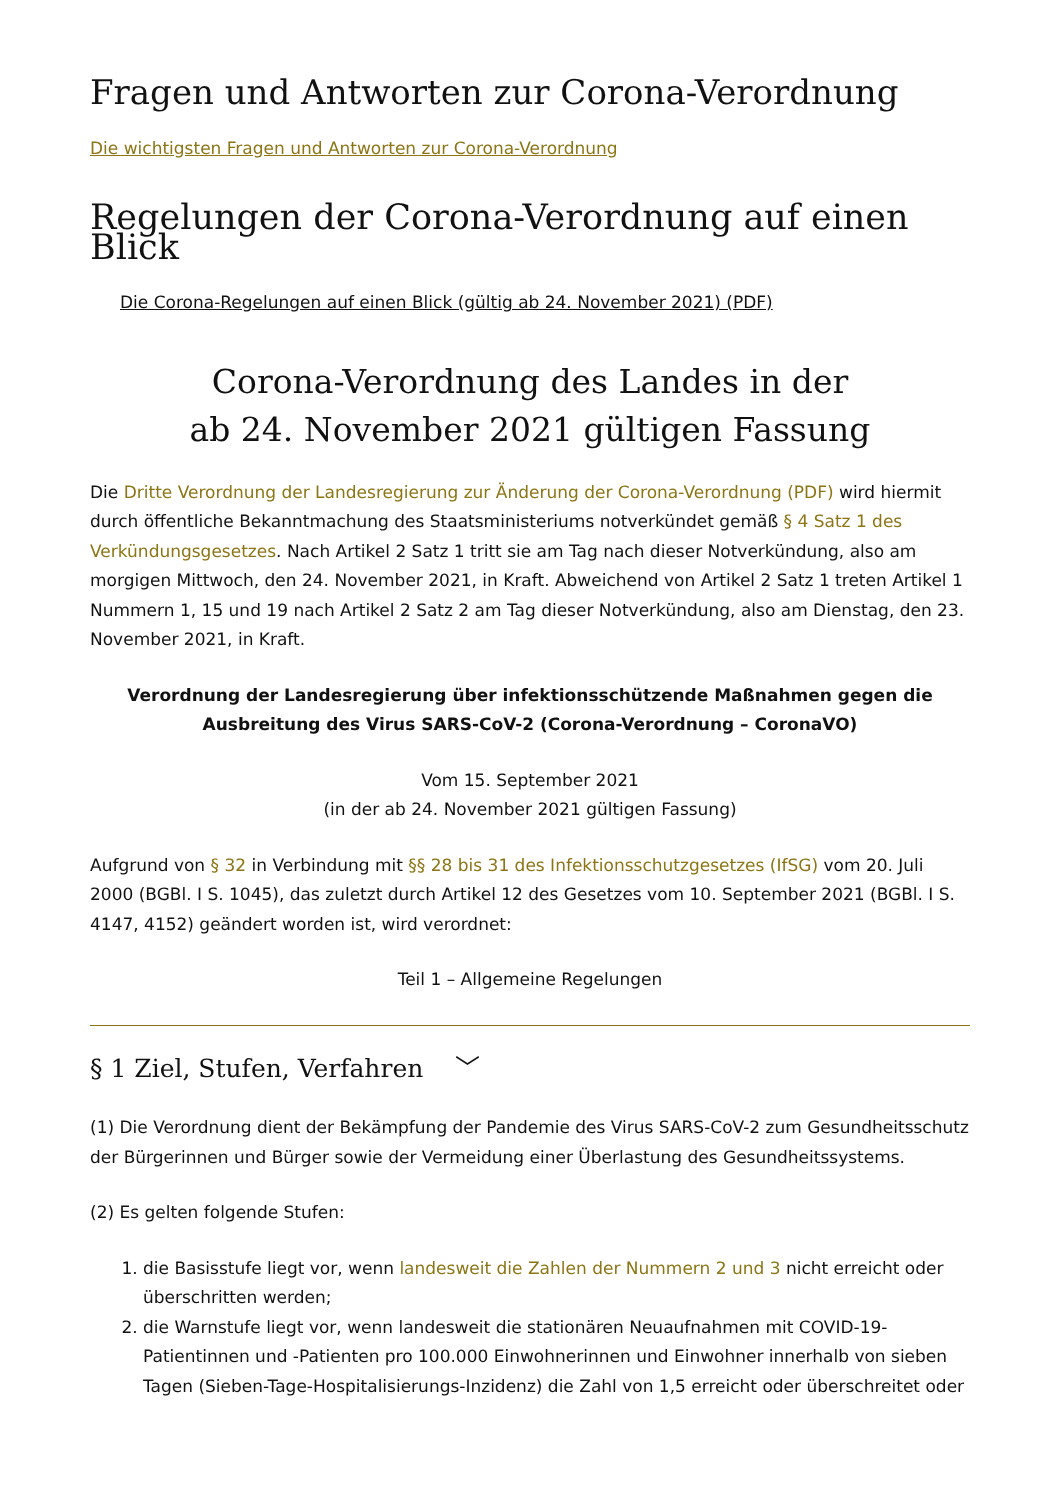Fragen und Antworten zur Corona-Verordnung
Die wichtigsten Fragen und Antworten zur Corona-Verordnung
Regelungen der Corona-Verordnung auf einen Blick
Die Corona-Regelungen auf einen Blick (gültig ab 24. November 2021) (PDF)
Corona-Verordnung des Landes in der
ab 24. November 2021 gültigen Fassung
Die Dritte Verordnung der Landesregierung zur Änderung der Corona-Verordnung (PDF) wird hiermit durch öffentliche Bekanntmachung des Staatsministeriums notverkündet gemäß § 4 Satz 1 des Verkündungsgesetzes. Nach Artikel 2 Satz 1 tritt sie am Tag nach dieser Notverkündung, also am morgigen Mittwoch, den 24. November 2021, in Kraft. Abweichend von Artikel 2 Satz 1 treten Artikel 1 Nummern 1, 15 und 19 nach Artikel 2 Satz 2 am Tag dieser Notverkündung, also am Dienstag, den 23. November 2021, in Kraft.
Verordnung der Landesregierung über infektionsschützende Maßnahmen gegen die Ausbreitung des Virus SARS-CoV-2 (Corona-Verordnung – CoronaVO)
Vom 15. September 2021
(in der ab 24. November 2021 gültigen Fassung)
Aufgrund von § 32 in Verbindung mit §§ 28 bis 31 des Infektionsschutzgesetzes (IfSG) vom 20. Juli 2000 (BGBl. I S. 1045), das zuletzt durch Artikel 12 des Gesetzes vom 10. September 2021 (BGBl. I S. 4147, 4152) geändert worden ist, wird verordnet:
Teil 1 – Allgemeine Regelungen
§ 1 Ziel, Stufen, Verfahren ﹀
(1) Die Verordnung dient der Bekämpfung der Pandemie des Virus SARS-CoV-2 zum Gesundheitsschutz der Bürgerinnen und Bürger sowie der Vermeidung einer Überlastung des Gesundheitssystems.
(2) Es gelten folgende Stufen:
1. die Basisstufe liegt vor, wenn landesweit die Zahlen der Nummern 2 und 3 nicht erreicht oder überschritten werden;
2. die Warnstufe liegt vor, wenn landesweit die stationären Neuaufnahmen mit COVID-19-Patientinnen und -Patienten pro 100.000 Einwohnerinnen und Einwohner innerhalb von sieben Tagen (Sieben-Tage-Hospitalisierungs-Inzidenz) die Zahl von 1,5 erreicht oder überschreitet oder